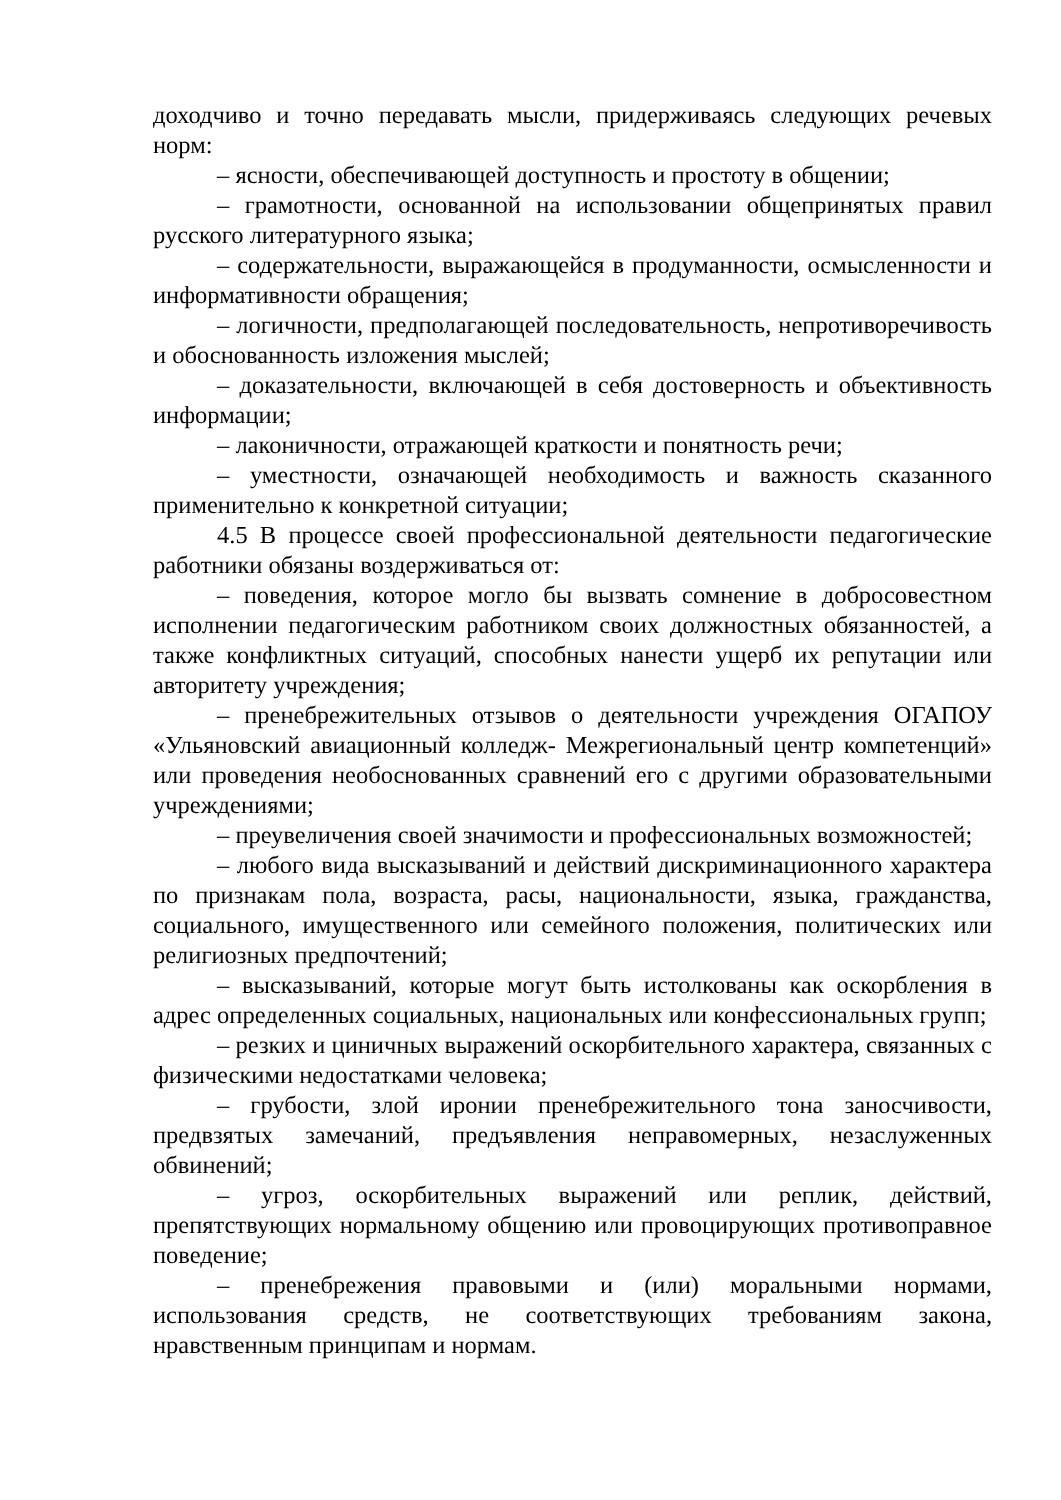доходчиво и точно передавать мысли, придерживаясь следующих речевых норм:
– ясности, обеспечивающей доступность и простоту в общении;
– грамотности, основанной на использовании общепринятых правил русского литературного языка;
– содержательности, выражающейся в продуманности, осмысленности и информативности обращения;
– логичности, предполагающей последовательность, непротиворечивость и обоснованность изложения мыслей;
– доказательности, включающей в себя достоверность и объективность информации;
– лаконичности, отражающей краткости и понятность речи;
– уместности, означающей необходимость и важность сказанного применительно к конкретной ситуации;
4.5 В процессе своей профессиональной деятельности педагогические работники обязаны воздерживаться от:
– поведения, которое могло бы вызвать сомнение в добросовестном исполнении педагогическим работником своих должностных обязанностей, а также конфликтных ситуаций, способных нанести ущерб их репутации или авторитету учреждения;
– пренебрежительных отзывов о деятельности учреждения ОГАПОУ «Ульяновский авиационный колледж- Межрегиональный центр компетенций» или проведения необоснованных сравнений его с другими образовательными учреждениями;
– преувеличения своей значимости и профессиональных возможностей;
– любого вида высказываний и действий дискриминационного характера по признакам пола, возраста, расы, национальности, языка, гражданства, социального, имущественного или семейного положения, политических или религиозных предпочтений;
– высказываний, которые могут быть истолкованы как оскорбления в адрес определенных социальных, национальных или конфессиональных групп;
– резких и циничных выражений оскорбительного характера, связанных с физическими недостатками человека;
– грубости, злой иронии пренебрежительного тона заносчивости, предвзятых замечаний, предъявления неправомерных, незаслуженных обвинений;
– угроз, оскорбительных выражений или реплик, действий, препятствующих нормальному общению или провоцирующих противоправное поведение;
– пренебрежения правовыми и (или) моральными нормами, использования средств, не соответствующих требованиям закона, нравственным принципам и нормам.